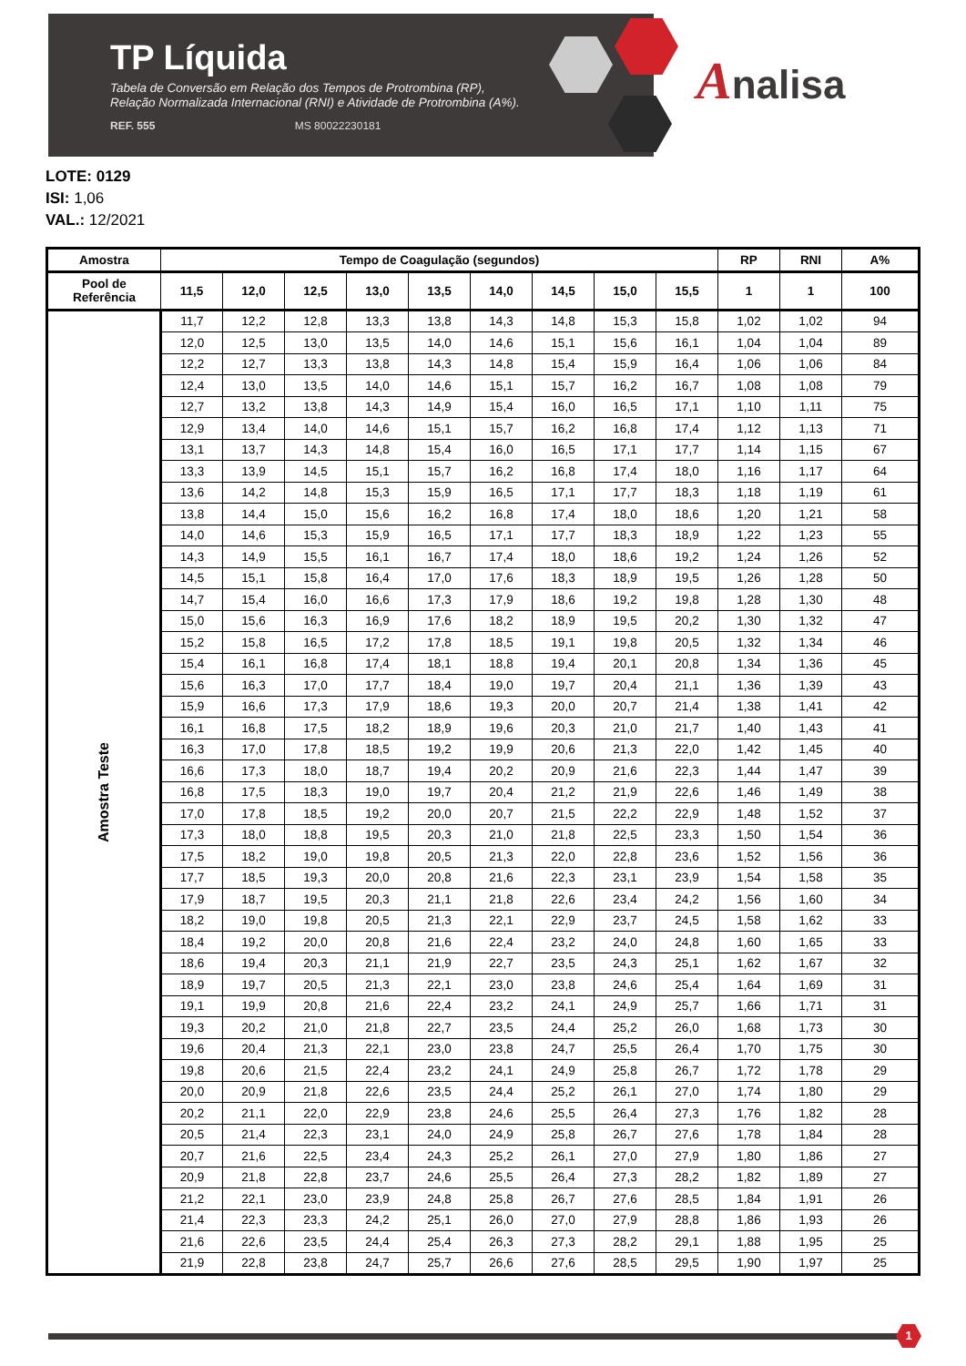TP Líquida
Tabela de Conversão em Relação dos Tempos de Protrombina (RP),
Relação Normalizada Internacional (RNI) e Atividade de Protrombina (A%).
REF. 555 MS 80022230181
Analisa
LOTE: 0129
ISI: 1,06
VAL.: 12/2021
| Amostra | Tempo de Coagulação (segundos) | | | | | | | | | RP | RNI | A% |
| --- | --- | --- | --- | --- | --- | --- | --- | --- | --- | --- | --- | --- |
| Pool de Referência | 11,5 | 12,0 | 12,5 | 13,0 | 13,5 | 14,0 | 14,5 | 15,0 | 15,5 | 1 | 1 | 100 |
| Amostra Teste | 11,7 | 12,2 | 12,8 | 13,3 | 13,8 | 14,3 | 14,8 | 15,3 | 15,8 | 1,02 | 1,02 | 94 |
| | 12,0 | 12,5 | 13,0 | 13,5 | 14,0 | 14,6 | 15,1 | 15,6 | 16,1 | 1,04 | 1,04 | 89 |
| | 12,2 | 12,7 | 13,3 | 13,8 | 14,3 | 14,8 | 15,4 | 15,9 | 16,4 | 1,06 | 1,06 | 84 |
| | 12,4 | 13,0 | 13,5 | 14,0 | 14,6 | 15,1 | 15,7 | 16,2 | 16,7 | 1,08 | 1,08 | 79 |
| | 12,7 | 13,2 | 13,8 | 14,3 | 14,9 | 15,4 | 16,0 | 16,5 | 17,1 | 1,10 | 1,11 | 75 |
| | 12,9 | 13,4 | 14,0 | 14,6 | 15,1 | 15,7 | 16,2 | 16,8 | 17,4 | 1,12 | 1,13 | 71 |
| | 13,1 | 13,7 | 14,3 | 14,8 | 15,4 | 16,0 | 16,5 | 17,1 | 17,7 | 1,14 | 1,15 | 67 |
| | 13,3 | 13,9 | 14,5 | 15,1 | 15,7 | 16,2 | 16,8 | 17,4 | 18,0 | 1,16 | 1,17 | 64 |
| | 13,6 | 14,2 | 14,8 | 15,3 | 15,9 | 16,5 | 17,1 | 17,7 | 18,3 | 1,18 | 1,19 | 61 |
| | 13,8 | 14,4 | 15,0 | 15,6 | 16,2 | 16,8 | 17,4 | 18,0 | 18,6 | 1,20 | 1,21 | 58 |
| | 14,0 | 14,6 | 15,3 | 15,9 | 16,5 | 17,1 | 17,7 | 18,3 | 18,9 | 1,22 | 1,23 | 55 |
| | 14,3 | 14,9 | 15,5 | 16,1 | 16,7 | 17,4 | 18,0 | 18,6 | 19,2 | 1,24 | 1,26 | 52 |
| | 14,5 | 15,1 | 15,8 | 16,4 | 17,0 | 17,6 | 18,3 | 18,9 | 19,5 | 1,26 | 1,28 | 50 |
| | 14,7 | 15,4 | 16,0 | 16,6 | 17,3 | 17,9 | 18,6 | 19,2 | 19,8 | 1,28 | 1,30 | 48 |
| | 15,0 | 15,6 | 16,3 | 16,9 | 17,6 | 18,2 | 18,9 | 19,5 | 20,2 | 1,30 | 1,32 | 47 |
| | 15,2 | 15,8 | 16,5 | 17,2 | 17,8 | 18,5 | 19,1 | 19,8 | 20,5 | 1,32 | 1,34 | 46 |
| | 15,4 | 16,1 | 16,8 | 17,4 | 18,1 | 18,8 | 19,4 | 20,1 | 20,8 | 1,34 | 1,36 | 45 |
| | 15,6 | 16,3 | 17,0 | 17,7 | 18,4 | 19,0 | 19,7 | 20,4 | 21,1 | 1,36 | 1,39 | 43 |
| | 15,9 | 16,6 | 17,3 | 17,9 | 18,6 | 19,3 | 20,0 | 20,7 | 21,4 | 1,38 | 1,41 | 42 |
| | 16,1 | 16,8 | 17,5 | 18,2 | 18,9 | 19,6 | 20,3 | 21,0 | 21,7 | 1,40 | 1,43 | 41 |
| | 16,3 | 17,0 | 17,8 | 18,5 | 19,2 | 19,9 | 20,6 | 21,3 | 22,0 | 1,42 | 1,45 | 40 |
| | 16,6 | 17,3 | 18,0 | 18,7 | 19,4 | 20,2 | 20,9 | 21,6 | 22,3 | 1,44 | 1,47 | 39 |
| | 16,8 | 17,5 | 18,3 | 19,0 | 19,7 | 20,4 | 21,2 | 21,9 | 22,6 | 1,46 | 1,49 | 38 |
| | 17,0 | 17,8 | 18,5 | 19,2 | 20,0 | 20,7 | 21,5 | 22,2 | 22,9 | 1,48 | 1,52 | 37 |
| | 17,3 | 18,0 | 18,8 | 19,5 | 20,3 | 21,0 | 21,8 | 22,5 | 23,3 | 1,50 | 1,54 | 36 |
| | 17,5 | 18,2 | 19,0 | 19,8 | 20,5 | 21,3 | 22,0 | 22,8 | 23,6 | 1,52 | 1,56 | 36 |
| | 17,7 | 18,5 | 19,3 | 20,0 | 20,8 | 21,6 | 22,3 | 23,1 | 23,9 | 1,54 | 1,58 | 35 |
| | 17,9 | 18,7 | 19,5 | 20,3 | 21,1 | 21,8 | 22,6 | 23,4 | 24,2 | 1,56 | 1,60 | 34 |
| | 18,2 | 19,0 | 19,8 | 20,5 | 21,3 | 22,1 | 22,9 | 23,7 | 24,5 | 1,58 | 1,62 | 33 |
| | 18,4 | 19,2 | 20,0 | 20,8 | 21,6 | 22,4 | 23,2 | 24,0 | 24,8 | 1,60 | 1,65 | 33 |
| | 18,6 | 19,4 | 20,3 | 21,1 | 21,9 | 22,7 | 23,5 | 24,3 | 25,1 | 1,62 | 1,67 | 32 |
| | 18,9 | 19,7 | 20,5 | 21,3 | 22,1 | 23,0 | 23,8 | 24,6 | 25,4 | 1,64 | 1,69 | 31 |
| | 19,1 | 19,9 | 20,8 | 21,6 | 22,4 | 23,2 | 24,1 | 24,9 | 25,7 | 1,66 | 1,71 | 31 |
| | 19,3 | 20,2 | 21,0 | 21,8 | 22,7 | 23,5 | 24,4 | 25,2 | 26,0 | 1,68 | 1,73 | 30 |
| | 19,6 | 20,4 | 21,3 | 22,1 | 23,0 | 23,8 | 24,7 | 25,5 | 26,4 | 1,70 | 1,75 | 30 |
| | 19,8 | 20,6 | 21,5 | 22,4 | 23,2 | 24,1 | 24,9 | 25,8 | 26,7 | 1,72 | 1,78 | 29 |
| | 20,0 | 20,9 | 21,8 | 22,6 | 23,5 | 24,4 | 25,2 | 26,1 | 27,0 | 1,74 | 1,80 | 29 |
| | 20,2 | 21,1 | 22,0 | 22,9 | 23,8 | 24,6 | 25,5 | 26,4 | 27,3 | 1,76 | 1,82 | 28 |
| | 20,5 | 21,4 | 22,3 | 23,1 | 24,0 | 24,9 | 25,8 | 26,7 | 27,6 | 1,78 | 1,84 | 28 |
| | 20,7 | 21,6 | 22,5 | 23,4 | 24,3 | 25,2 | 26,1 | 27,0 | 27,9 | 1,80 | 1,86 | 27 |
| | 20,9 | 21,8 | 22,8 | 23,7 | 24,6 | 25,5 | 26,4 | 27,3 | 28,2 | 1,82 | 1,89 | 27 |
| | 21,2 | 22,1 | 23,0 | 23,9 | 24,8 | 25,8 | 26,7 | 27,6 | 28,5 | 1,84 | 1,91 | 26 |
| | 21,4 | 22,3 | 23,3 | 24,2 | 25,1 | 26,0 | 27,0 | 27,9 | 28,8 | 1,86 | 1,93 | 26 |
| | 21,6 | 22,6 | 23,5 | 24,4 | 25,4 | 26,3 | 27,3 | 28,2 | 29,1 | 1,88 | 1,95 | 25 |
| | 21,9 | 22,8 | 23,8 | 24,7 | 25,7 | 26,6 | 27,6 | 28,5 | 29,5 | 1,90 | 1,97 | 25 |
1